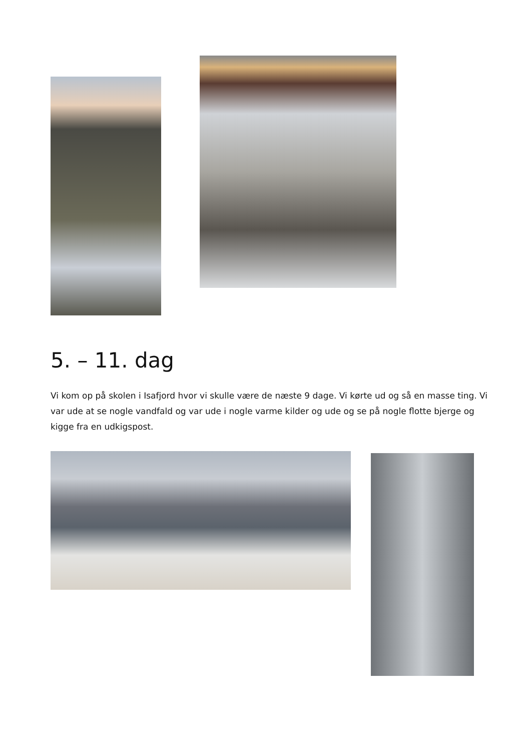5. – 11. dag
Vi kom op på skolen i Isafjord hvor vi skulle være de næste 9 dage. Vi kørte ud og så en masse ting. Vi var ude at se nogle vandfald og var ude i nogle varme kilder og ude og se på nogle flotte bjerge og kigge fra en udkigspost.